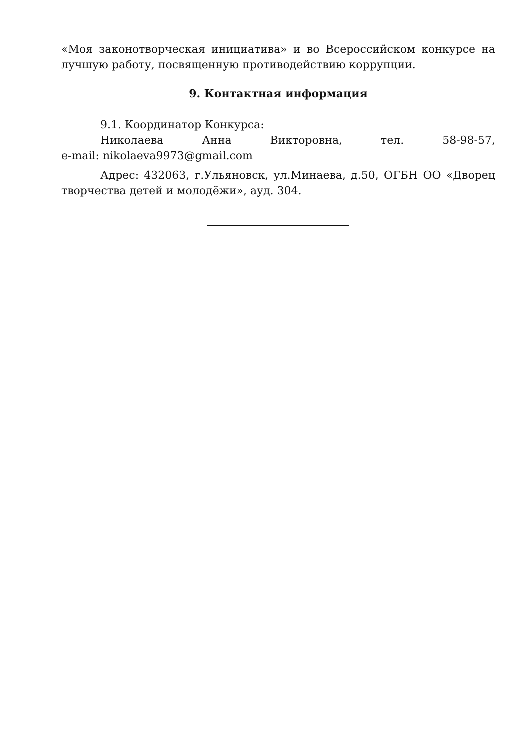«Моя законотворческая инициатива» и во Всероссийском конкурсе на лучшую работу, посвященную противодействию коррупции.
9. Контактная информация
9.1. Координатор Конкурса:
Николаева Анна Викторовна, тел. 58-98-57,
e-mail: nikolaeva9973@gmail.com
Адрес: 432063, г.Ульяновск, ул.Минаева, д.50, ОГБН ОО «Дворец творчества детей и молодёжи», ауд. 304.